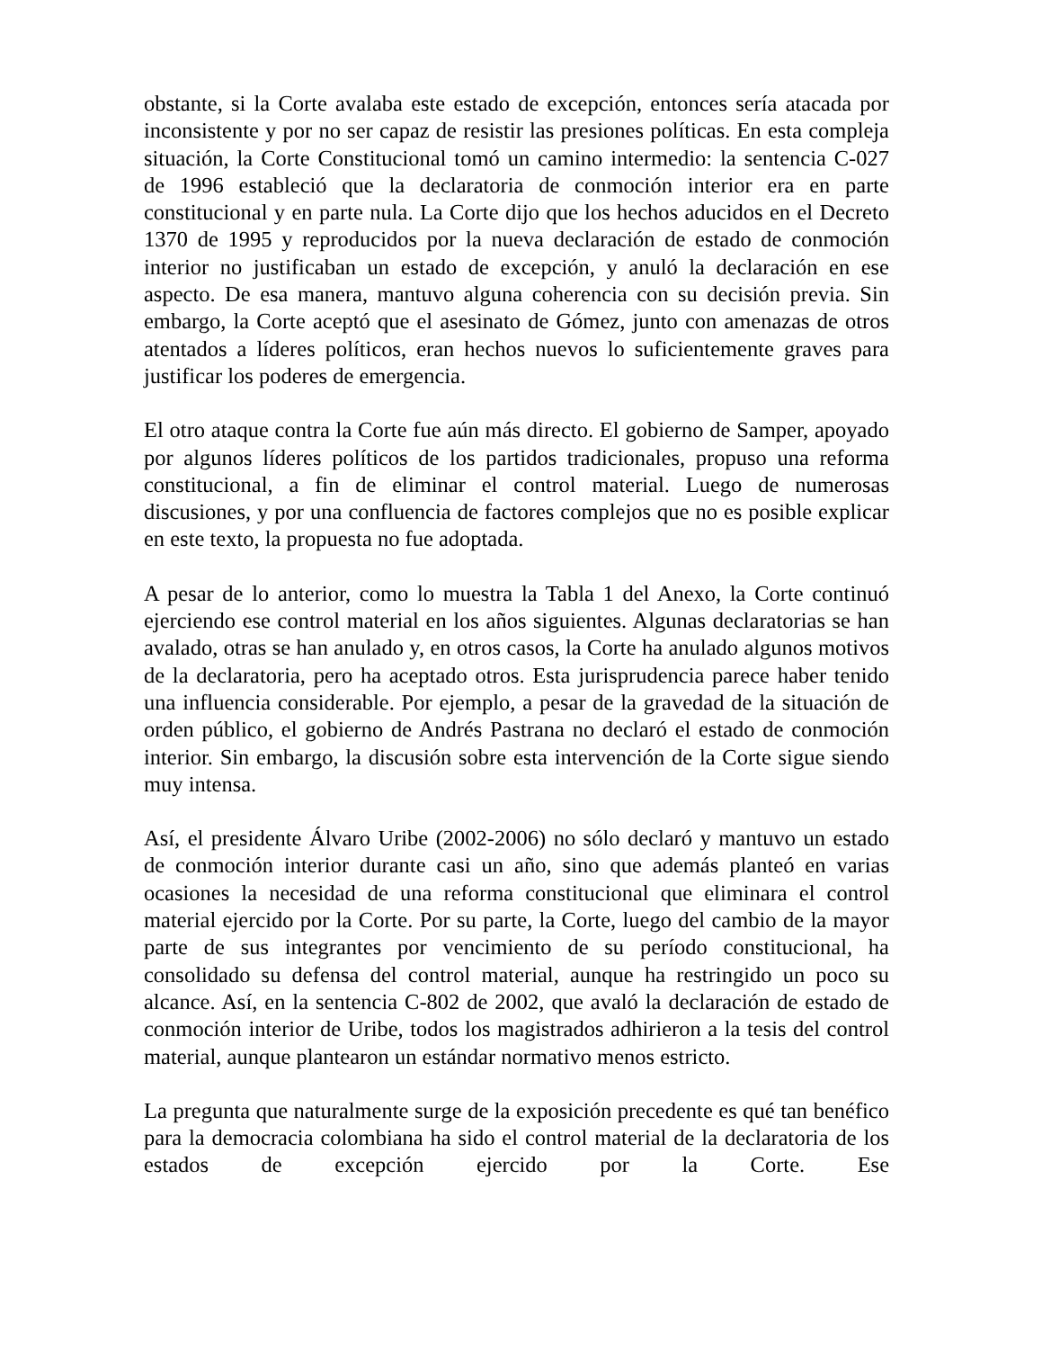obstante, si la Corte avalaba este estado de excepción, entonces sería atacada por inconsistente y por no ser capaz de resistir las presiones políticas. En esta compleja situación, la Corte Constitucional tomó un camino intermedio: la sentencia C-027 de 1996 estableció que la declaratoria de conmoción interior era en parte constitucional y en parte nula. La Corte dijo que los hechos aducidos en el Decreto 1370 de 1995 y reproducidos por la nueva declaración de estado de conmoción interior no justificaban un estado de excepción, y anuló la declaración en ese aspecto. De esa manera, mantuvo alguna coherencia con su decisión previa. Sin embargo, la Corte aceptó que el asesinato de Gómez, junto con amenazas de otros atentados a líderes políticos, eran hechos nuevos lo suficientemente graves para justificar los poderes de emergencia.
El otro ataque contra la Corte fue aún más directo. El gobierno de Samper, apoyado por algunos líderes políticos de los partidos tradicionales, propuso una reforma constitucional, a fin de eliminar el control material. Luego de numerosas discusiones, y por una confluencia de factores complejos que no es posible explicar en este texto, la propuesta no fue adoptada.
A pesar de lo anterior, como lo muestra la Tabla 1 del Anexo, la Corte continuó ejerciendo ese control material en los años siguientes. Algunas declaratorias se han avalado, otras se han anulado y, en otros casos, la Corte ha anulado algunos motivos de la declaratoria, pero ha aceptado otros. Esta jurisprudencia parece haber tenido una influencia considerable. Por ejemplo, a pesar de la gravedad de la situación de orden público, el gobierno de Andrés Pastrana no declaró el estado de conmoción interior. Sin embargo, la discusión sobre esta intervención de la Corte sigue siendo muy intensa.
Así, el presidente Álvaro Uribe (2002-2006) no sólo declaró y mantuvo un estado de conmoción interior durante casi un año, sino que además planteó en varias ocasiones la necesidad de una reforma constitucional que eliminara el control material ejercido por la Corte. Por su parte, la Corte, luego del cambio de la mayor parte de sus integrantes por vencimiento de su período constitucional, ha consolidado su defensa del control material, aunque ha restringido un poco su alcance. Así, en la sentencia C-802 de 2002, que avaló la declaración de estado de conmoción interior de Uribe, todos los magistrados adhirieron a la tesis del control material, aunque plantearon un estándar normativo menos estricto.
La pregunta que naturalmente surge de la exposición precedente es qué tan benéfico para la democracia colombiana ha sido el control material de la declaratoria de los estados de excepción ejercido por la Corte. Ese